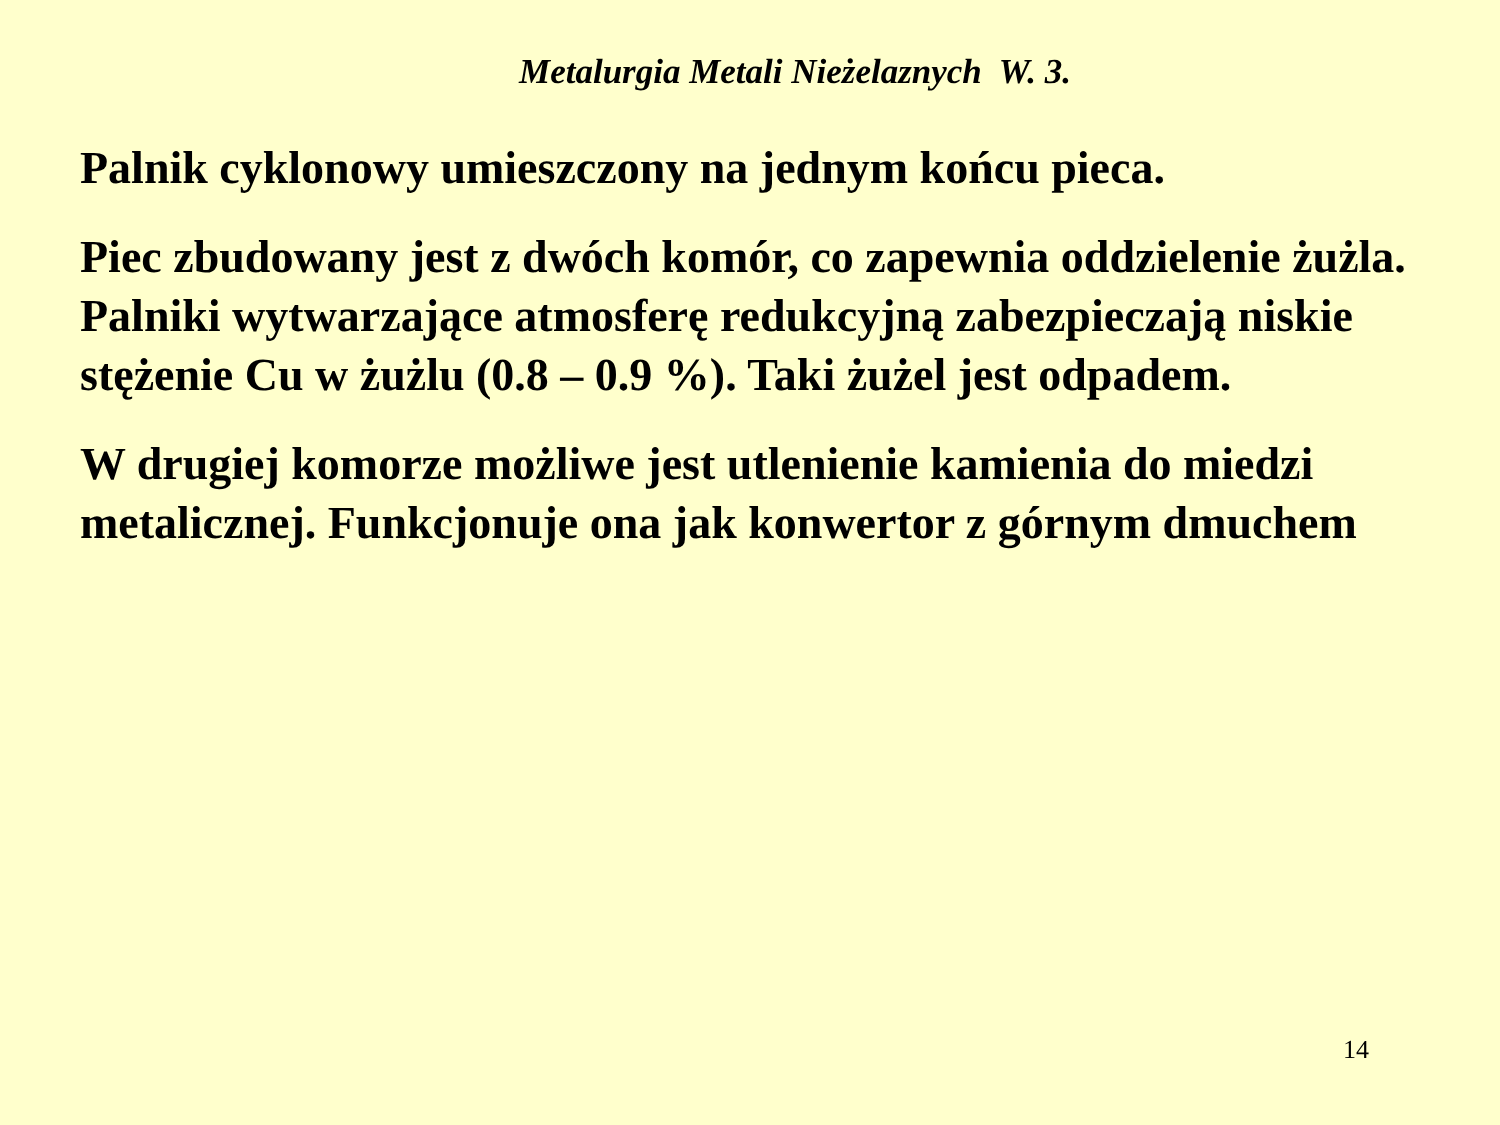Metalurgia Metali Nieżelaznych W. 3.
Palnik cyklonowy umieszczony na jednym końcu pieca.
Piec zbudowany jest z dwóch komór, co zapewnia oddzielenie żużla. Palniki wytwarzające atmosferę redukcyjną zabezpieczają niskie stężenie Cu w żużlu (0.8 – 0.9 %). Taki żużel jest odpadem.
W drugiej komorze możliwe jest utlenienie kamienia do miedzi metalicznej. Funkcjonuje ona jak konwertor z górnym dmuchem
14